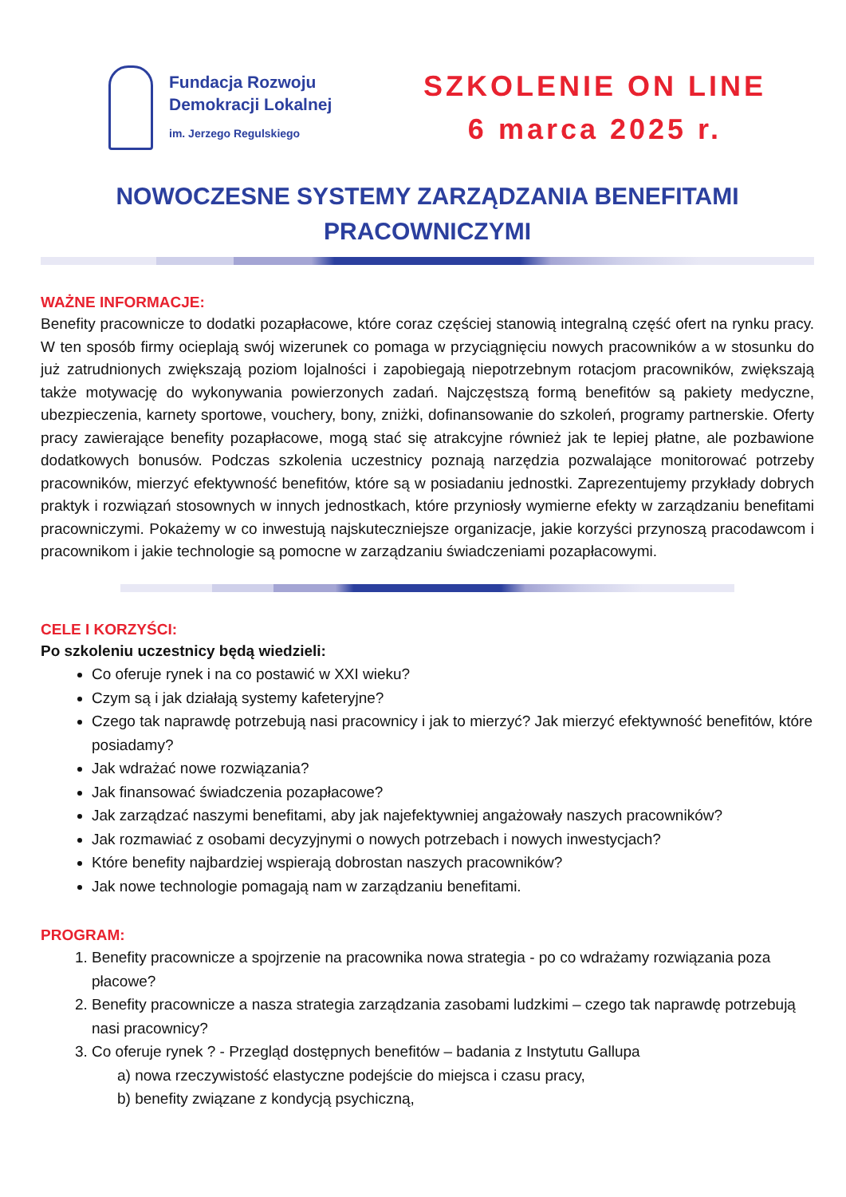Fundacja Rozwoju
Demokracji Lokalnej
im. Jerzego Regulskiego
SZKOLENIE ON LINE
6 marca 2025 r.
NOWOCZESNE SYSTEMY ZARZĄDZANIA BENEFITAMI
PRACOWNICZYMI
WAŻNE INFORMACJE:
Benefity pracownicze to dodatki pozapłacowe, które coraz częściej stanowią integralną część ofert na rynku pracy. W ten sposób firmy ocieplają swój wizerunek co pomaga w przyciągnięciu nowych pracowników a w stosunku do już zatrudnionych zwiększają poziom lojalności i zapobiegają niepotrzebnym rotacjom pracowników, zwiększają także motywację do wykonywania powierzonych zadań. Najczęstszą formą benefitów są pakiety medyczne, ubezpieczenia, karnety sportowe, vouchery, bony, zniżki, dofinansowanie do szkoleń, programy partnerskie. Oferty pracy zawierające benefity pozapłacowe, mogą stać się atrakcyjne również jak te lepiej płatne, ale pozbawione dodatkowych bonusów. Podczas szkolenia uczestnicy poznają narzędzia pozwalające monitorować potrzeby pracowników, mierzyć efektywność benefitów, które są w posiadaniu jednostki. Zaprezentujemy przykłady dobrych praktyk i rozwiązań stosownych w innych jednostkach, które przyniosły wymierne efekty w zarządzaniu benefitami pracowniczymi. Pokażemy w co inwestują najskuteczniejsze organizacje, jakie korzyści przynoszą pracodawcom i pracownikom i jakie technologie są pomocne w zarządzaniu świadczeniami pozapłacowymi.
CELE I KORZYŚCI:
Po szkoleniu uczestnicy będą wiedzieli:
Co oferuje rynek i na co postawić w XXI wieku?
Czym są i jak działają systemy kafeteryjne?
Czego tak naprawdę potrzebują nasi pracownicy i jak to mierzyć? Jak mierzyć efektywność benefitów, które posiadamy?
Jak wdrażać nowe rozwiązania?
Jak finansować świadczenia pozapłacowe?
Jak zarządzać naszymi benefitami, aby jak najefektywniej angażowały naszych pracowników?
Jak rozmawiać z osobami decyzyjnymi o nowych potrzebach i nowych inwestycjach?
Które benefity najbardziej wspierają dobrostan naszych pracowników?
Jak nowe technologie pomagają nam w zarządzaniu benefitami.
PROGRAM:
1. Benefity pracownicze a spojrzenie na pracownika nowa strategia - po co wdrażamy rozwiązania poza płacowe?
2. Benefity pracownicze a nasza strategia zarządzania zasobami ludzkimi – czego tak naprawdę potrzebują nasi pracownicy?
3. Co oferuje rynek ? - Przegląd dostępnych benefitów – badania z Instytutu Gallupa
a) nowa rzeczywistość elastyczne podejście do miejsca i czasu pracy,
b) benefity związane z kondycją psychiczną,